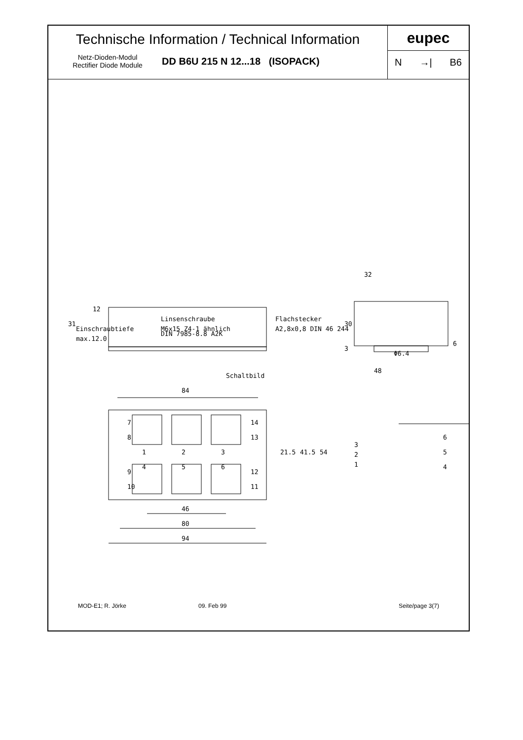Technische Information / Technical Information
Netz-Dioden-Modul
Rectifier Diode Module
DD B6U 215 N 12...18 (ISOPACK)
eupec
N →| B6
Linsenschraube
M6x15 Z4-1 ähnlich
DIN 7985-8.8 A2K
Einschraubtiefe
max.12.0
Flachstecker
A2,8x0,8 DIN 46 244
32
Φ6.4
48
Schaltbild
84
46
80
94
1
2
3
4
5
6
21.5
41.5
54
31
30
12
3
6
6
5
4
3
2
1
7
8
9
10
14
13
12
11
MOD-E1; R. Jörke 09. Feb 99 Seite/page 3(7)